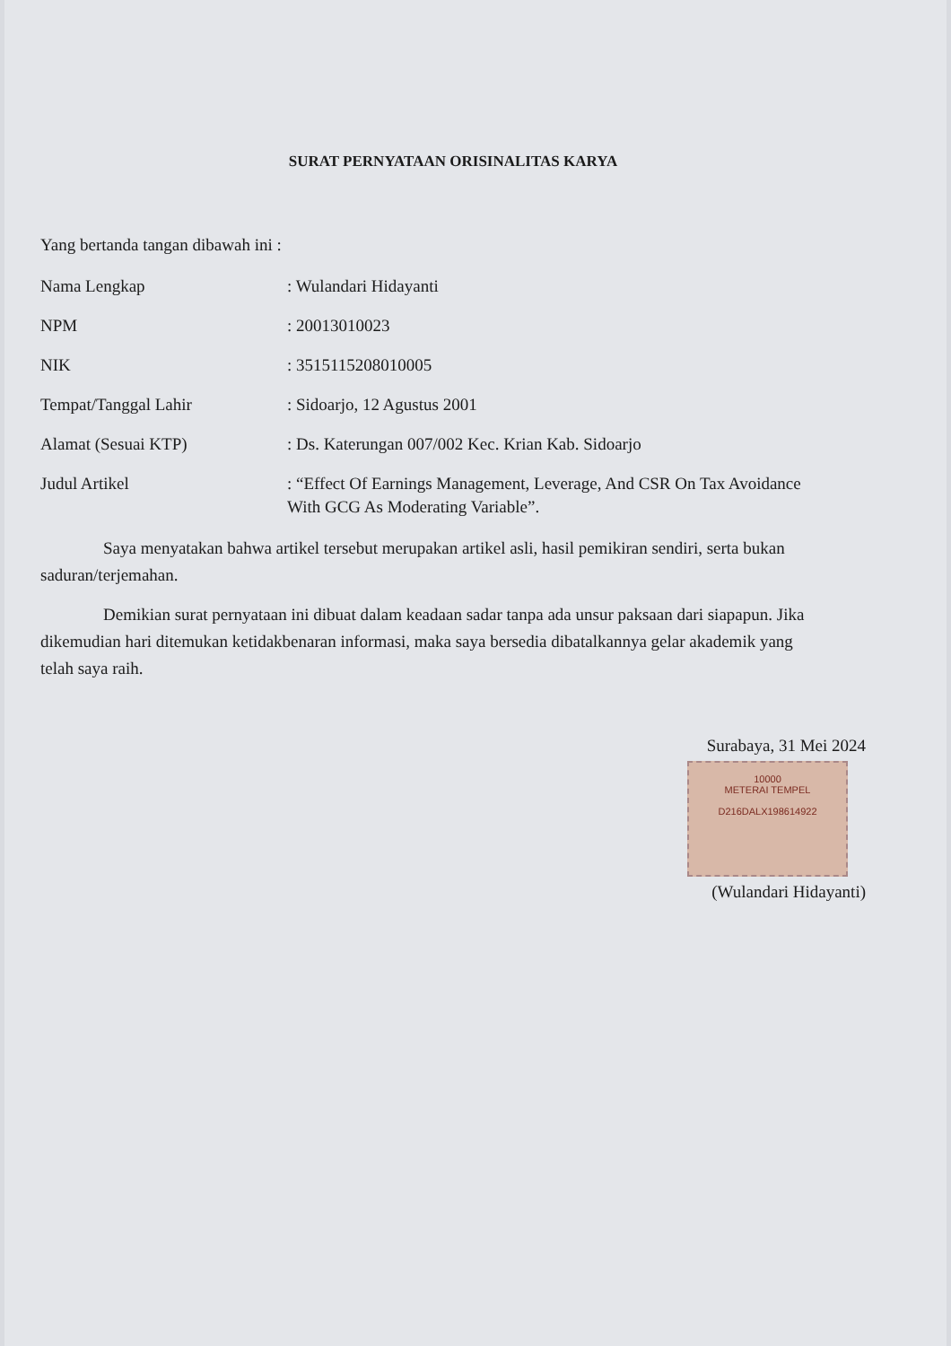SURAT PERNYATAAN ORISINALITAS KARYA
Yang bertanda tangan dibawah ini :
| Nama Lengkap | : Wulandari Hidayanti |
| NPM | : 20013010023 |
| NIK | : 3515115208010005 |
| Tempat/Tanggal Lahir | : Sidoarjo, 12 Agustus 2001 |
| Alamat (Sesuai KTP) | : Ds. Katerungan 007/002 Kec. Krian Kab. Sidoarjo |
| Judul Artikel | : “Effect Of Earnings Management, Leverage, And CSR On Tax Avoidance With GCG As Moderating Variable”. |
Saya menyatakan bahwa artikel tersebut merupakan artikel asli, hasil pemikiran sendiri, serta bukan saduran/terjemahan.
Demikian surat pernyataan ini dibuat dalam keadaan sadar tanpa ada unsur paksaan dari siapapun. Jika dikemudian hari ditemukan ketidakbenaran informasi, maka saya bersedia dibatalkannya gelar akademik yang telah saya raih.
Surabaya, 31 Mei 2024
10000
METERAI TEMPEL
D216DALX198614922
(Wulandari Hidayanti)